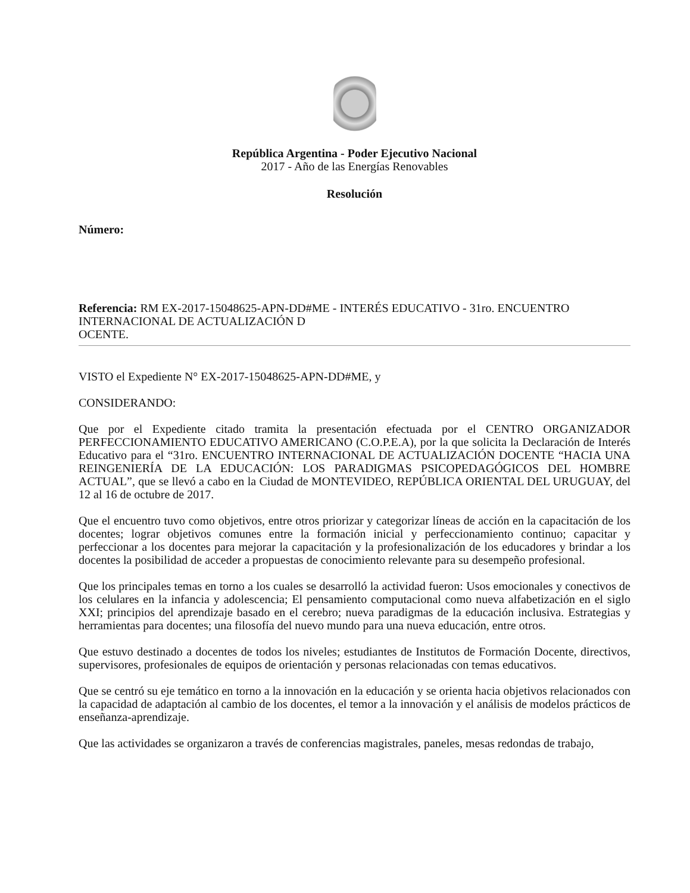República Argentina - Poder Ejecutivo Nacional
2017 - Año de las Energías Renovables
Resolución
Número:
Referencia: RM EX-2017-15048625-APN-DD#ME - INTERÉS EDUCATIVO - 31ro. ENCUENTRO
INTERNACIONAL DE ACTUALIZACIÓN D
OCENTE.
VISTO el Expediente N° EX-2017-15048625-APN-DD#ME, y
CONSIDERANDO:
Que por el Expediente citado tramita la presentación efectuada por el CENTRO ORGANIZADOR PERFECCIONAMIENTO EDUCATIVO AMERICANO (C.O.P.E.A), por la que solicita la Declaración de Interés Educativo para el “31ro. ENCUENTRO INTERNACIONAL DE ACTUALIZACIÓN DOCENTE “HACIA UNA REINGENIERÍA DE LA EDUCACIÓN: LOS PARADIGMAS PSICOPEDAGÓGICOS DEL HOMBRE ACTUAL”, que se llevó a cabo en la Ciudad de MONTEVIDEO, REPÚBLICA ORIENTAL DEL URUGUAY, del 12 al 16 de octubre de 2017.
Que el encuentro tuvo como objetivos, entre otros priorizar y categorizar líneas de acción en la capacitación de los docentes; lograr objetivos comunes entre la formación inicial y perfeccionamiento continuo; capacitar y perfeccionar a los docentes para mejorar la capacitación y la profesionalización de los educadores y brindar a los docentes la posibilidad de acceder a propuestas de conocimiento relevante para su desempeño profesional.
Que los principales temas en torno a los cuales se desarrolló la actividad fueron: Usos emocionales y conectivos de los celulares en la infancia y adolescencia; El pensamiento computacional como nueva alfabetización en el siglo XXI; principios del aprendizaje basado en el cerebro; nueva paradigmas de la educación inclusiva. Estrategias y herramientas para docentes; una filosofía del nuevo mundo para una nueva educación, entre otros.
Que estuvo destinado a docentes de todos los niveles; estudiantes de Institutos de Formación Docente, directivos, supervisores, profesionales de equipos de orientación y personas relacionadas con temas educativos.
Que se centró su eje temático en torno a la innovación en la educación y se orienta hacia objetivos relacionados con la capacidad de adaptación al cambio de los docentes, el temor a la innovación y el análisis de modelos prácticos de enseñanza-aprendizaje.
Que las actividades se organizaron a través de conferencias magistrales, paneles, mesas redondas de trabajo,